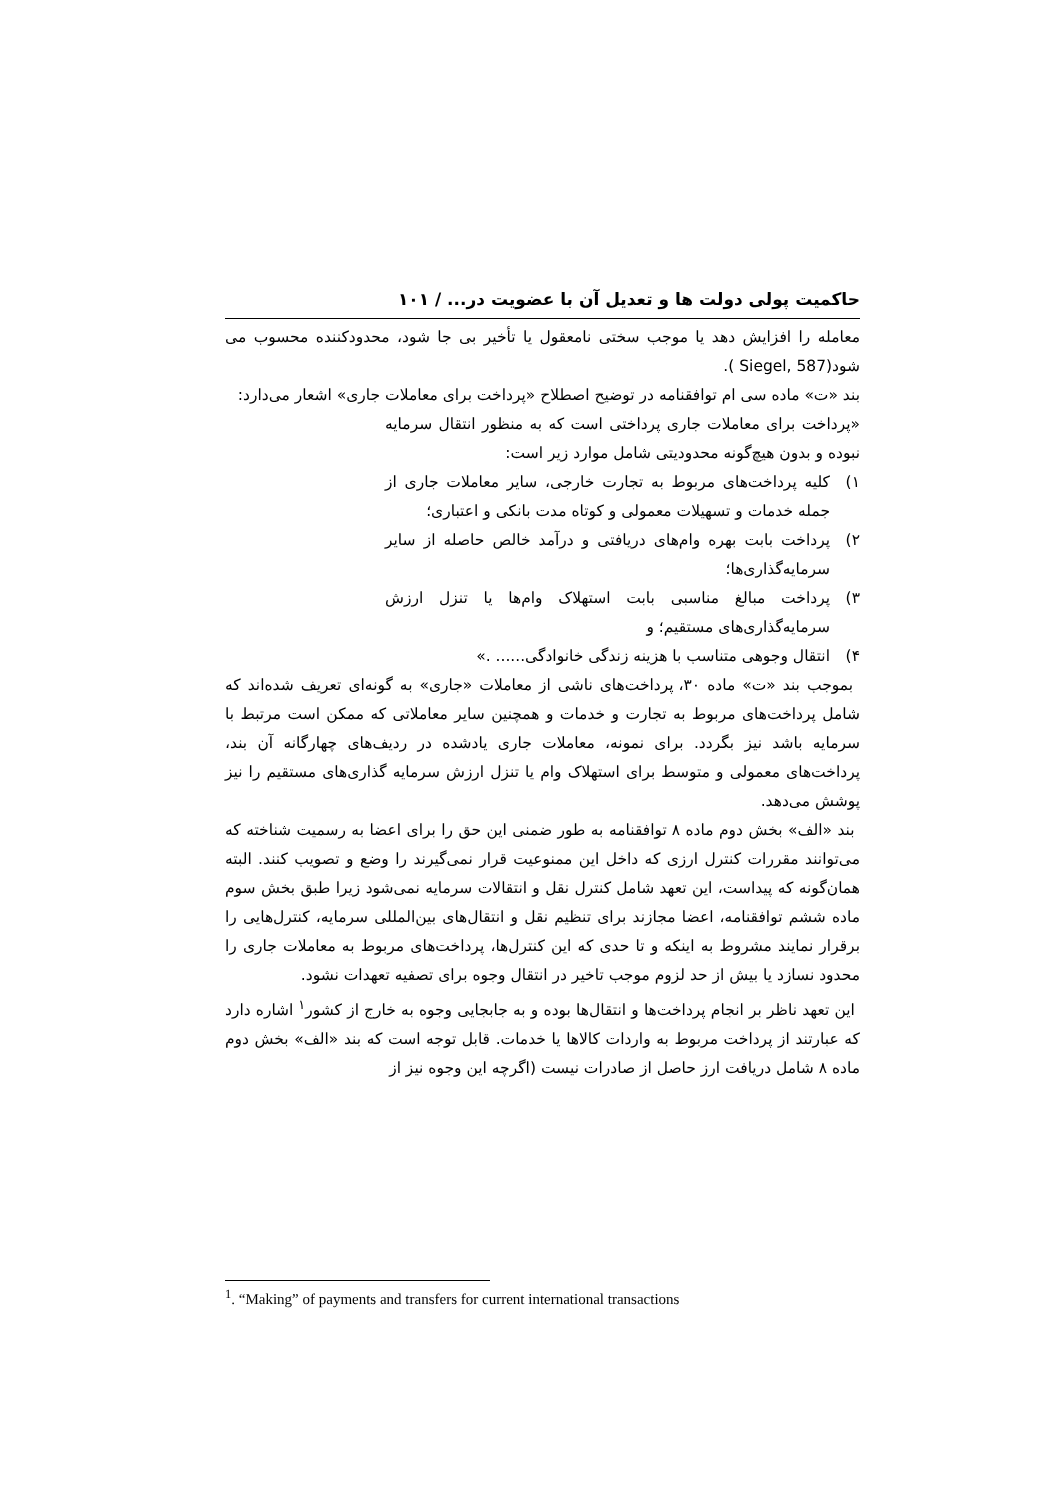حاکمیت پولی دولت ها و تعدیل آن با عضویت در... / ۱۰۱
معامله را افزایش دهد یا موجب سختی نامعقول یا تأخیر بی جا شود، محدودکننده محسوب می شود(Siegel, 587 ).
بند «ت» ماده سی ام توافقنامه در توضیح اصطلاح «پرداخت برای معاملات جاری» اشعار می‌دارد:
«پرداخت برای معاملات جاری پرداختی است که به منظور انتقال سرمایه نبوده و بدون هیچ‌گونه محدودیتی شامل موارد زیر است:
۱) کلیه پرداخت‌های مربوط به تجارت خارجی، سایر معاملات جاری از جمله خدمات و تسهیلات معمولی و کوتاه مدت بانکی و اعتباری؛
۲) پرداخت بابت بهره وام‌های دریافتی و درآمد خالص حاصله از سایر سرمایه‌گذاری‌ها؛
۳) پرداخت مبالغ مناسبی بابت استهلاک وام‌ها یا تنزل ارزش سرمایه‌گذاری‌های مستقیم؛ و
۴) انتقال وجوهی متناسب با هزینه زندگی خانوادگی...... .»
بموجب بند «ت» ماده ۳۰، پرداخت‌های ناشی از معاملات «جاری» به گونه‌ای تعریف شده‌اند که شامل پرداخت‌های مربوط به تجارت و خدمات و همچنین سایر معاملاتی که ممکن است مرتبط با سرمایه باشد نیز بگردد. برای نمونه، معاملات جاری یادشده در ردیف‌های چهارگانه آن بند، پرداخت‌های معمولی و متوسط برای استهلاک وام یا تنزل ارزش سرمایه گذاری‌های مستقیم را نیز پوشش می‌دهد.
بند «الف» بخش دوم ماده ۸ توافقنامه به طور ضمنی این حق را برای اعضا به رسمیت شناخته که می‌توانند مقررات کنترل ارزی که داخل این ممنوعیت قرار نمی‌گیرند را وضع و تصویب کنند. البته همان‌گونه که پیداست، این تعهد شامل کنترل نقل و انتقالات سرمایه نمی‌شود زیرا طبق بخش سوم ماده ششم توافقنامه، اعضا مجازند برای تنظیم نقل و انتقال‌های بین‌المللی سرمایه، کنترل‌هایی را برقرار نمایند مشروط به اینکه و تا حدی که این کنترل‌ها، پرداخت‌های مربوط به معاملات جاری را محدود نسازد یا بیش از حد لزوم موجب تاخیر در انتقال وجوه برای تصفیه تعهدات نشود.
این تعهد ناظر بر انجام پرداخت‌ها و انتقال‌ها بوده و به جابجایی وجوه به خارج از کشور<sup>۱</sup> اشاره دارد که عبارتند از پرداخت مربوط به واردات کالاها یا خدمات. قابل توجه است که بند «الف» بخش دوم ماده ۸ شامل دریافت ارز حاصل از صادرات نیست (اگرچه این وجوه نیز از
<sup>1</sup>. “Making” of payments and transfers for current international transactions